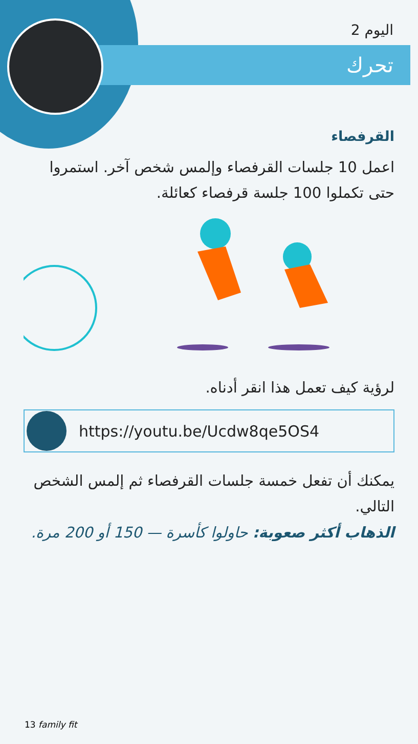اليوم 2
تحرك
القرفصاء
اعمل 10 جلسات القرفصاء وإلمس شخص آخر. استمروا حتى تكملوا 100 جلسة قرفصاء كعائلة.
لرؤية كيف تعمل هذا انقر أدناه.
https://youtu.be/Ucdw8qe5OS4
يمكنك أن تفعل خمسة جلسات القرفصاء ثم إلمس الشخص التالي.
الذهاب أكثر صعوبة: حاولوا كأسرة — 150 أو 200 مرة.
13 family fit